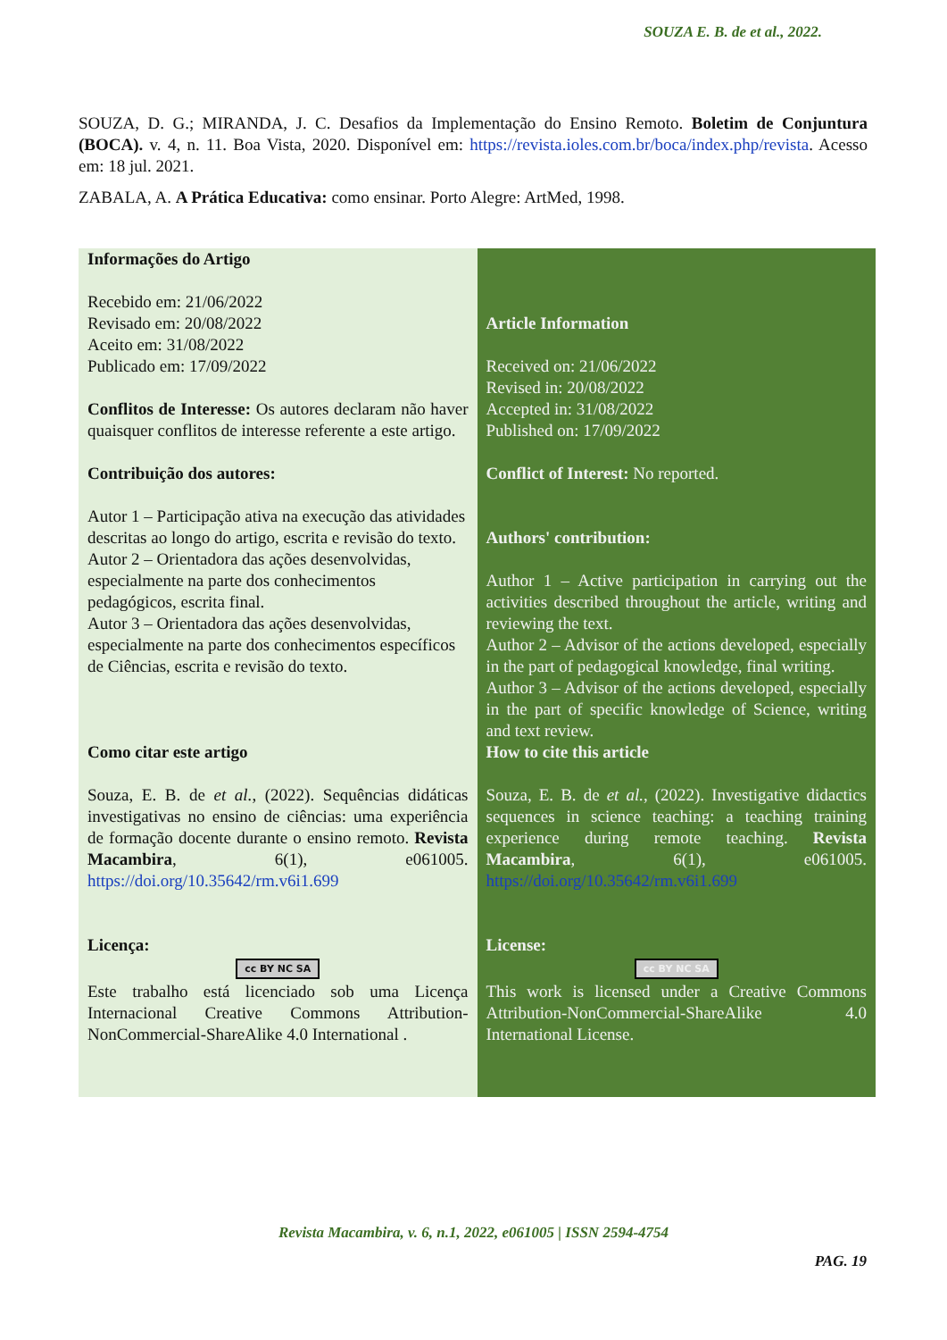SOUZA E. B. de et al., 2022.
SOUZA, D. G.; MIRANDA, J. C. Desafios da Implementação do Ensino Remoto. Boletim de Conjuntura (BOCA). v. 4, n. 11. Boa Vista, 2020. Disponível em: https://revista.ioles.com.br/boca/index.php/revista. Acesso em: 18 jul. 2021.
ZABALA, A. A Prática Educativa: como ensinar. Porto Alegre: ArtMed, 1998.
| Informações do Artigo Recebido em: 21/06/2022 Revisado em: 20/08/2022 Aceito em: 31/08/2022 Publicado em: 17/09/2022 Conflitos de Interesse: Os autores declaram não haver quaisquer conflitos de interesse referente a este artigo. Contribuição dos autores: Autor 1 – Participação ativa na execução das atividades descritas ao longo do artigo, escrita e revisão do texto. Autor 2 – Orientadora das ações desenvolvidas, especialmente na parte dos conhecimentos pedagógicos, escrita final. Autor 3 – Orientadora das ações desenvolvidas, especialmente na parte dos conhecimentos específicos de Ciências, escrita e revisão do texto. Como citar este artigo Souza, E. B. de et al. , (2022). Sequências didáticas investigativas no ensino de ciências: uma experiência de formação docente durante o ensino remoto. Revista Macambira , 6(1), e061005. https://doi.org/10.35642/rm.v6i1.699 Licença: cc BY NC SA Este trabalho está licenciado sob uma Licença Internacional Creative Commons Attribution-NonCommercial-ShareAlike 4.0 International . | Article Information Received on: 21/06/2022 Revised in: 20/08/2022 Accepted in: 31/08/2022 Published on: 17/09/2022 Conflict of Interest: No reported. Authors' contribution: Author 1 – Active participation in carrying out the activities described throughout the article, writing and reviewing the text. Author 2 – Advisor of the actions developed, especially in the part of pedagogical knowledge, final writing. Author 3 – Advisor of the actions developed, especially in the part of specific knowledge of Science, writing and text review. How to cite this article Souza, E. B. de et al. , (2022). Investigative didactics sequences in science teaching: a teaching training experience during remote teaching. Revista Macambira , 6(1), e061005. https://doi.org/10.35642/rm.v6i1.699 License: cc BY NC SA This work is licensed under a Creative Commons Attribution-NonCommercial-ShareAlike 4.0 International License. |
Revista Macambira, v. 6, n.1, 2022, e061005 | ISSN 2594-4754
PAG. 19